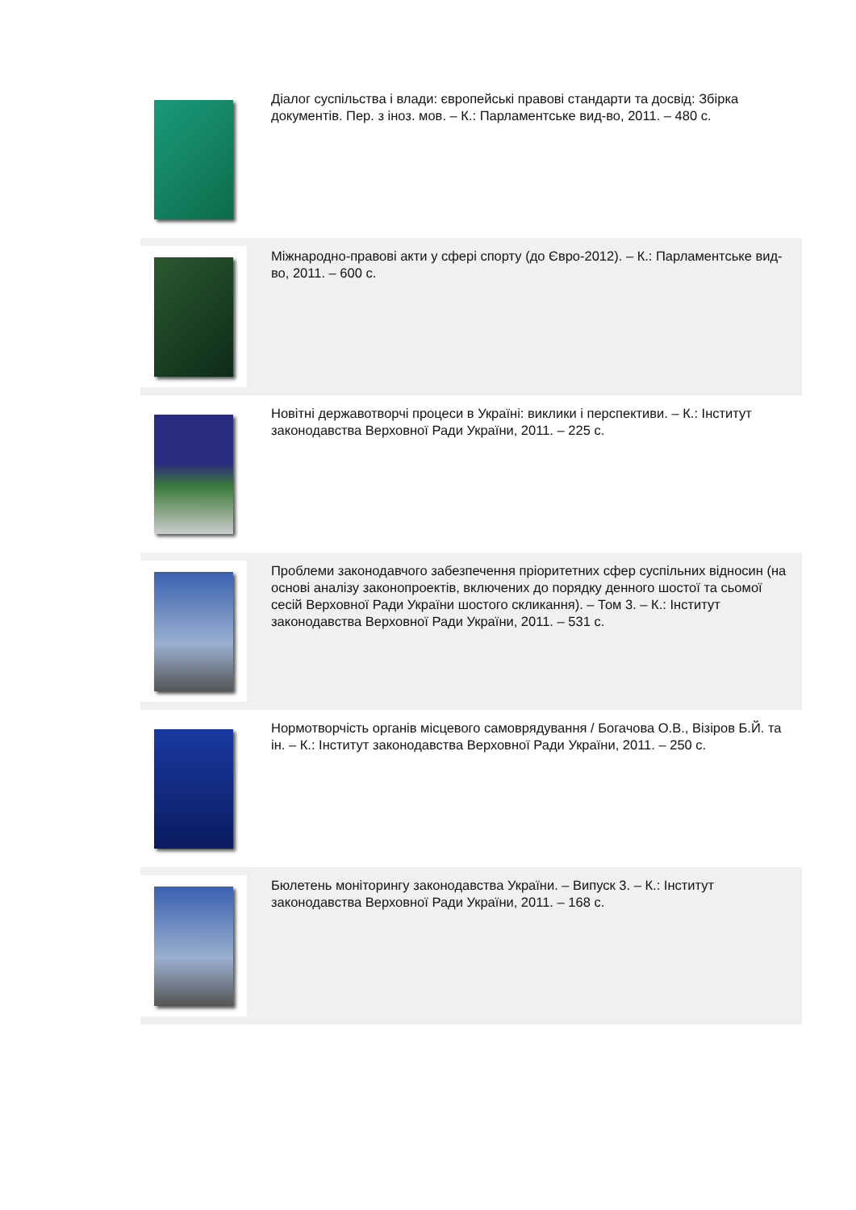Діалог суспільства і влади: європейські правові стандарти та досвід: Збірка документів. Пер. з іноз. мов. – К.: Парламентське вид-во, 2011. – 480 с.
Міжнародно-правові акти у сфері спорту (до Євро-2012). – К.: Парламентське вид-во, 2011. – 600 с.
Новітні державотворчі процеси в Україні: виклики і перспективи. – К.: Інститут законодавства Верховної Ради України, 2011. – 225 с.
Проблеми законодавчого забезпечення пріоритетних сфер суспільних відносин (на основі аналізу законопроектів, включених до порядку денного шостої та сьомої сесій Верховної Ради України шостого скликання). – Том 3. – К.: Інститут законодавства Верховної Ради України, 2011. – 531 с.
Нормотворчість органів місцевого самоврядування / Богачова О.В., Візіров Б.Й. та ін. – К.: Інститут законодавства Верховної Ради України, 2011. – 250 с.
Бюлетень моніторингу законодавства України. – Випуск 3. – К.: Інститут законодавства Верховної Ради України, 2011. – 168 с.